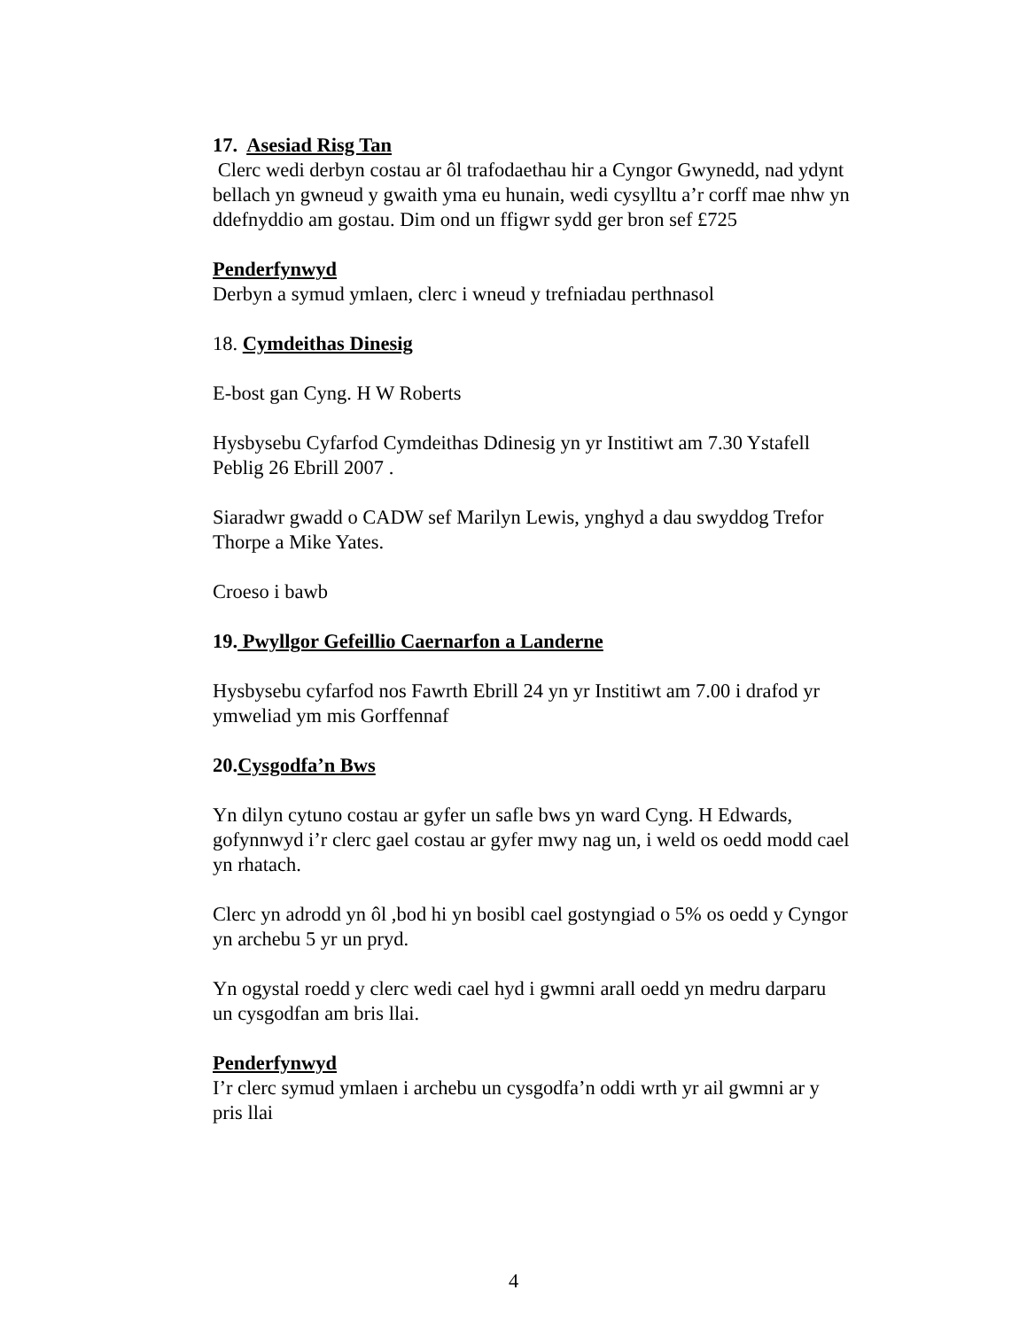17. Asesiad Risg Tan
Clerc wedi derbyn costau ar ôl trafodaethau hir a Cyngor Gwynedd, nad ydynt bellach yn gwneud y gwaith yma eu hunain, wedi cysylltu a’r corff mae nhw yn ddefnyddio am gostau. Dim ond un ffigwr sydd ger bron sef £725
Penderfynwyd
Derbyn a symud ymlaen, clerc i wneud y trefniadau perthnasol
18. Cymdeithas Dinesig
E-bost gan Cyng. H W Roberts
Hysbysebu Cyfarfod Cymdeithas Ddinesig yn yr Institiwt am 7.30 Ystafell Peblig 26 Ebrill 2007 .
Siaradwr gwadd o CADW sef Marilyn Lewis, ynghyd a dau swyddog Trefor Thorpe a Mike Yates.
Croeso i bawb
19. Pwyllgor Gefeillio Caernarfon a Landerne
Hysbysebu cyfarfod nos Fawrth Ebrill 24 yn yr Institiwt am 7.00 i drafod yr ymweliad ym mis Gorffennaf
20.Cysgodfa’n Bws
Yn dilyn cytuno costau ar gyfer un safle bws yn ward Cyng. H Edwards, gofynnwyd i’r clerc gael costau ar gyfer mwy nag un, i weld os oedd modd cael yn rhatach.
Clerc yn adrodd yn ôl ,bod hi yn bosibl cael gostyngiad o 5% os oedd y Cyngor yn archebu 5 yr un pryd.
Yn ogystal roedd y clerc wedi cael hyd i gwmni arall oedd yn medru darparu un cysgodfan am bris llai.
Penderfynwyd
I’r clerc symud ymlaen i archebu un cysgodfa’n oddi wrth yr ail gwmni ar y pris llai
4